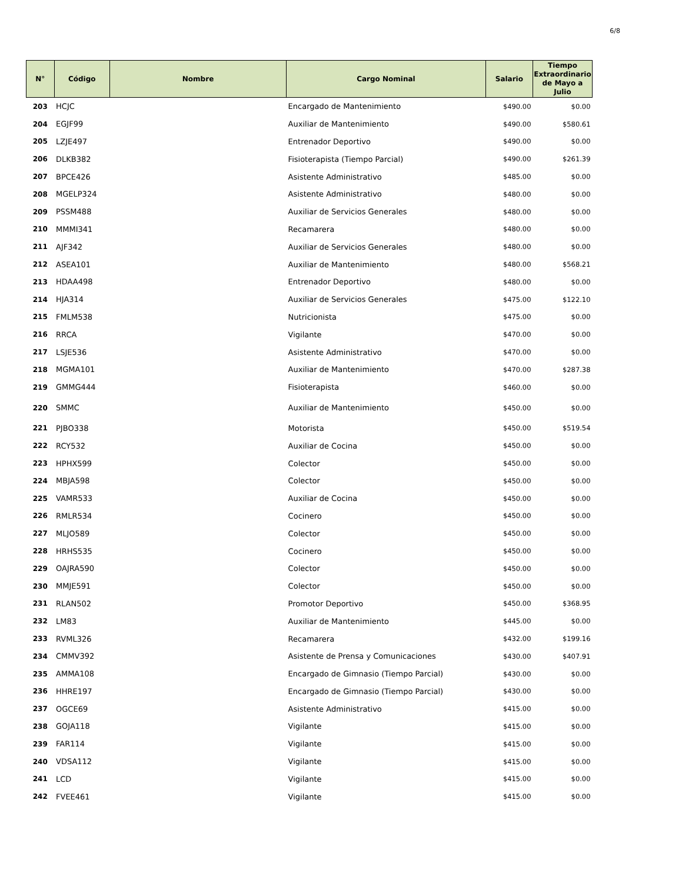6/8
| N° | Código | Nombre | Cargo Nominal | Salario | Tiempo Extraordinario de Mayo a Julio |
| --- | --- | --- | --- | --- | --- |
| 203 | HCJC | | Encargado de Mantenimiento | $490.00 | $0.00 |
| 204 | EGJF99 | | Auxiliar de Mantenimiento | $490.00 | $580.61 |
| 205 | LZJE497 | | Entrenador Deportivo | $490.00 | $0.00 |
| 206 | DLKB382 | | Fisioterapista (Tiempo Parcial) | $490.00 | $261.39 |
| 207 | BPCE426 | | Asistente Administrativo | $485.00 | $0.00 |
| 208 | MGELP324 | | Asistente Administrativo | $480.00 | $0.00 |
| 209 | PSSM488 | | Auxiliar de Servicios Generales | $480.00 | $0.00 |
| 210 | MMMI341 | | Recamarera | $480.00 | $0.00 |
| 211 | AJF342 | | Auxiliar de Servicios Generales | $480.00 | $0.00 |
| 212 | ASEA101 | | Auxiliar de Mantenimiento | $480.00 | $568.21 |
| 213 | HDAA498 | | Entrenador Deportivo | $480.00 | $0.00 |
| 214 | HJA314 | | Auxiliar de Servicios Generales | $475.00 | $122.10 |
| 215 | FMLM538 | | Nutricionista | $475.00 | $0.00 |
| 216 | RRCA | | Vigilante | $470.00 | $0.00 |
| 217 | LSJE536 | | Asistente Administrativo | $470.00 | $0.00 |
| 218 | MGMA101 | | Auxiliar de Mantenimiento | $470.00 | $287.38 |
| 219 | GMMG444 | | Fisioterapista | $460.00 | $0.00 |
| 220 | SMMC | | Auxiliar de Mantenimiento | $450.00 | $0.00 |
| 221 | PJBO338 | | Motorista | $450.00 | $519.54 |
| 222 | RCY532 | | Auxiliar de Cocina | $450.00 | $0.00 |
| 223 | HPHX599 | | Colector | $450.00 | $0.00 |
| 224 | MBJA598 | | Colector | $450.00 | $0.00 |
| 225 | VAMR533 | | Auxiliar de Cocina | $450.00 | $0.00 |
| 226 | RMLR534 | | Cocinero | $450.00 | $0.00 |
| 227 | MLJO589 | | Colector | $450.00 | $0.00 |
| 228 | HRHS535 | | Cocinero | $450.00 | $0.00 |
| 229 | OAJRA590 | | Colector | $450.00 | $0.00 |
| 230 | MMJE591 | | Colector | $450.00 | $0.00 |
| 231 | RLAN502 | | Promotor Deportivo | $450.00 | $368.95 |
| 232 | LM83 | | Auxiliar de Mantenimiento | $445.00 | $0.00 |
| 233 | RVML326 | | Recamarera | $432.00 | $199.16 |
| 234 | CMMV392 | | Asistente de Prensa y Comunicaciones | $430.00 | $407.91 |
| 235 | AMMA108 | | Encargado de Gimnasio (Tiempo Parcial) | $430.00 | $0.00 |
| 236 | HHRE197 | | Encargado de Gimnasio (Tiempo Parcial) | $430.00 | $0.00 |
| 237 | OGCE69 | | Asistente Administrativo | $415.00 | $0.00 |
| 238 | GOJA118 | | Vigilante | $415.00 | $0.00 |
| 239 | FAR114 | | Vigilante | $415.00 | $0.00 |
| 240 | VDSA112 | | Vigilante | $415.00 | $0.00 |
| 241 | LCD | | Vigilante | $415.00 | $0.00 |
| 242 | FVEE461 | | Vigilante | $415.00 | $0.00 |